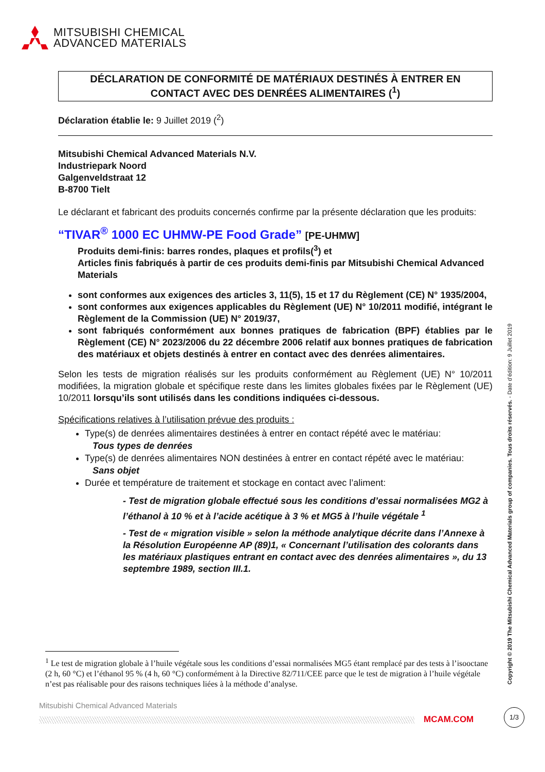MITSUBISHI CHEMICAL
ADVANCED MATERIALS
DÉCLARATION DE CONFORMITÉ DE MATÉRIAUX DESTINÉS À ENTRER EN
CONTACT AVEC DES DENRÉES ALIMENTAIRES (<sup>1</sup>)
Déclaration établie le: 9 Juillet 2019 (<sup>2</sup>)
Mitsubishi Chemical Advanced Materials N.V.
Industriepark Noord
Galgenveldstraat 12
B-8700 Tielt
Le déclarant et fabricant des produits concernés confirme par la présente déclaration que les produits:
“TIVAR<sup>®</sup> 1000 EC UHMW-PE Food Grade” [PE-UHMW]
Produits demi-finis: barres rondes, plaques et profils(<sup>3</sup>) et
Articles finis fabriqués à partir de ces produits demi-finis par Mitsubishi Chemical Advanced Materials
sont conformes aux exigences des articles 3, 11(5), 15 et 17 du Règlement (CE) N° 1935/2004,
sont conformes aux exigences applicables du Règlement (UE) N° 10/2011 modifié, intégrant le Règlement de la Commission (UE) N° 2019/37,
sont fabriqués conformément aux bonnes pratiques de fabrication (BPF) établies par le Règlement (CE) N° 2023/2006 du 22 décembre 2006 relatif aux bonnes pratiques de fabrication des matériaux et objets destinés à entrer en contact avec des denrées alimentaires.
Selon les tests de migration réalisés sur les produits conformément au Règlement (UE) N° 10/2011 modifiées, la migration globale et spécifique reste dans les limites globales fixées par le Règlement (UE) 10/2011 lorsqu’ils sont utilisés dans les conditions indiquées ci-dessous.
Spécifications relatives à l’utilisation prévue des produits :
Type(s) de denrées alimentaires destinées à entrer en contact répété avec le matériau:
Tous types de denrées
Type(s) de denrées alimentaires NON destinées à entrer en contact répété avec le matériau:
Sans objet
Durée et température de traitement et stockage en contact avec l’aliment:
- Test de migration globale effectué sous les conditions d’essai normalisées MG2 à l’éthanol à 10 % et à l’acide acétique à 3 % et MG5 à l’huile végétale <sup>1</sup>
- Test de « migration visible » selon la méthode analytique décrite dans l’Annexe à la Résolution Européenne AP (89)1, « Concernant l’utilisation des colorants dans les matériaux plastiques entrant en contact avec des denrées alimentaires », du 13 septembre 1989, section III.1.
<sup>1</sup> Le test de migration globale à l’huile végétale sous les conditions d’essai normalisées MG5 étant remplacé par des tests à l’isooctane (2 h, 60 °C) et l’éthanol 95 % (4 h, 60 °C) conformément à la Directive 82/711/CEE parce que le test de migration à l’huile végétale n’est pas réalisable pour des raisons techniques liées à la méthode d’analyse.
Mitsubishi Chemical Advanced Materials
MCAM.COM
1/3
Copyright © 2019 The Mitsubishi Chemical Advanced Materials group of companies. Tous droits réservés. - Date d’édition: 9 Juillet 2019